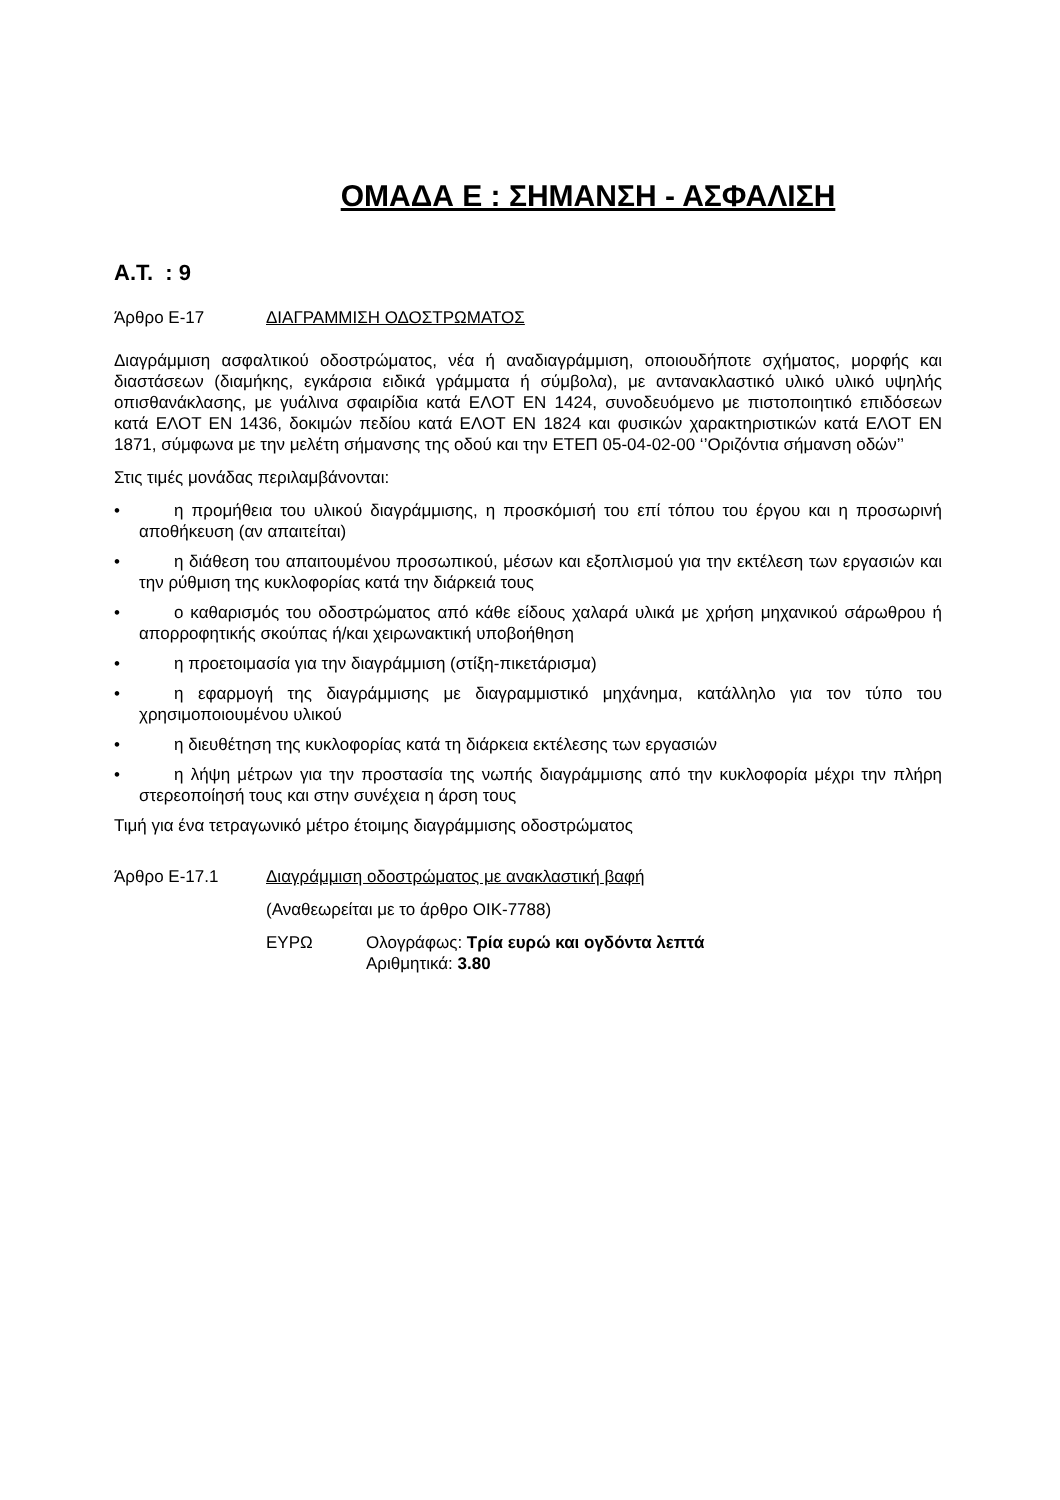ΟΜΑΔΑ Ε : ΣΗΜΑΝΣΗ - ΑΣΦΑΛΙΣΗ
Α.Τ. : 9
Άρθρο Ε-17 ΔΙΑΓΡΑΜΜΙΣΗ ΟΔΟΣΤΡΩΜΑΤΟΣ
Διαγράμμιση ασφαλτικού οδοστρώματος, νέα ή αναδιαγράμμιση, οποιουδήποτε σχήματος, μορφής και διαστάσεων (διαμήκης, εγκάρσια ειδικά γράμματα ή σύμβολα), με αντανακλαστικό υλικό υλικό υψηλής οπισθανάκλασης, με γυάλινα σφαιρίδια κατά ΕΛΟΤ ΕΝ 1424, συνοδευόμενο με πιστοποιητικό επιδόσεων κατά ΕΛΟΤ ΕΝ 1436, δοκιμών πεδίου κατά ΕΛΟΤ ΕΝ 1824 και φυσικών χαρακτηριστικών κατά ΕΛΟΤ ΕΝ 1871, σύμφωνα με την μελέτη σήμανσης της οδού και την ΕΤΕΠ 05-04-02-00 ‘’Οριζόντια σήμανση οδών’’
Στις τιμές μονάδας περιλαμβάνονται:
• η προμήθεια του υλικού διαγράμμισης, η προσκόμισή του επί τόπου του έργου και η προσωρινή αποθήκευση (αν απαιτείται)
• η διάθεση του απαιτουμένου προσωπικού, μέσων και εξοπλισμού για την εκτέλεση των εργασιών και την ρύθμιση της κυκλοφορίας κατά την διάρκειά τους
• ο καθαρισμός του οδοστρώματος από κάθε είδους χαλαρά υλικά με χρήση μηχανικού σάρωθρου ή απορροφητικής σκούπας ή/και χειρωνακτική υποβοήθηση
• η προετοιμασία για την διαγράμμιση (στίξη-πικετάρισμα)
• η εφαρμογή της διαγράμμισης με διαγραμμιστικό μηχάνημα, κατάλληλο για τον τύπο του χρησιμοποιουμένου υλικού
• η διευθέτηση της κυκλοφορίας κατά τη διάρκεια εκτέλεσης των εργασιών
• η λήψη μέτρων για την προστασία της νωπής διαγράμμισης από την κυκλοφορία μέχρι την πλήρη στερεοποίησή τους και στην συνέχεια η άρση τους
Τιμή για ένα τετραγωνικό μέτρο έτοιμης διαγράμμισης οδοστρώματος
Άρθρο Ε-17.1 Διαγράμμιση οδοστρώματος με ανακλαστική βαφή
(Αναθεωρείται με το άρθρο ΟΙΚ-7788)
ΕΥΡΩ Ολογράφως: Τρία ευρώ και ογδόντα λεπτά
Αριθμητικά: 3.80